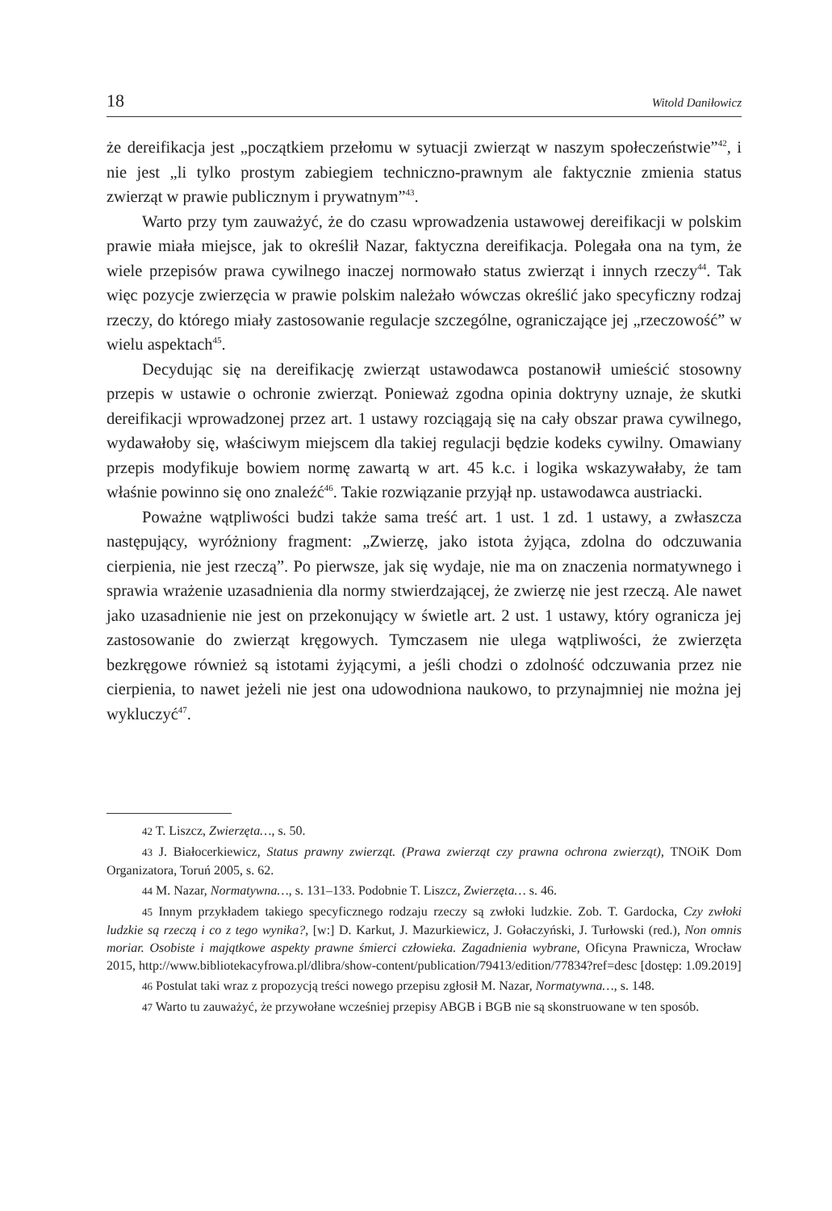18 Witold Daniłowicz
że dereifikacja jest „początkiem przełomu w sytuacji zwierząt w naszym społeczeństwie”<sup>42</sup>, i nie jest „li tylko prostym zabiegiem techniczno-prawnym ale faktycznie zmienia status zwierząt w prawie publicznym i prywatnym”<sup>43</sup>.
Warto przy tym zauważyć, że do czasu wprowadzenia ustawowej dereifikacji w polskim prawie miała miejsce, jak to określił Nazar, faktyczna dereifikacja. Polegała ona na tym, że wiele przepisów prawa cywilnego inaczej normowało status zwierząt i innych rzeczy<sup>44</sup>. Tak więc pozycje zwierzęcia w prawie polskim należało wówczas określić jako specyficzny rodzaj rzeczy, do którego miały zastosowanie regulacje szczególne, ograniczające jej „rzeczowość” w wielu aspektach<sup>45</sup>.
Decydując się na dereifikację zwierząt ustawodawca postanowił umieścić stosowny przepis w ustawie o ochronie zwierząt. Ponieważ zgodna opinia doktryny uznaje, że skutki dereifikacji wprowadzonej przez art. 1 ustawy rozciągają się na cały obszar prawa cywilnego, wydawałoby się, właściwym miejscem dla takiej regulacji będzie kodeks cywilny. Omawiany przepis modyfikuje bowiem normę zawartą w art. 45 k.c. i logika wskazywałaby, że tam właśnie powinno się ono znaleźć<sup>46</sup>. Takie rozwiązanie przyjął np. ustawodawca austriacki.
Poważne wątpliwości budzi także sama treść art. 1 ust. 1 zd. 1 ustawy, a zwłaszcza następujący, wyróżniony fragment: „Zwierzę, jako istota żyjąca, zdolna do odczuwania cierpienia, nie jest rzeczą”. Po pierwsze, jak się wydaje, nie ma on znaczenia normatywnego i sprawia wrażenie uzasadnienia dla normy stwierdzającej, że zwierzę nie jest rzeczą. Ale nawet jako uzasadnienie nie jest on przekonujący w świetle art. 2 ust. 1 ustawy, który ogranicza jej zastosowanie do zwierząt kręgowych. Tymczasem nie ulega wątpliwości, że zwierzęta bezkręgowe również są istotami żyjącymi, a jeśli chodzi o zdolność odczuwania przez nie cierpienia, to nawet jeżeli nie jest ona udowodniona naukowo, to przynajmniej nie można jej wykluczyć<sup>47</sup>.
42 T. Liszcz, Zwierzęta…, s. 50.
43 J. Białocerkiewicz, Status prawny zwierząt. (Prawa zwierząt czy prawna ochrona zwierząt), TNOiK Dom Organizatora, Toruń 2005, s. 62.
44 M. Nazar, Normatywna…, s. 131–133. Podobnie T. Liszcz, Zwierzęta… s. 46.
45 Innym przykładem takiego specyficznego rodzaju rzeczy są zwłoki ludzkie. Zob. T. Gardocka, Czy zwłoki ludzkie są rzeczą i co z tego wynika?, [w:] D. Karkut, J. Mazurkiewicz, J. Gołaczyński, J. Turłowski (red.), Non omnis moriar. Osobiste i majątkowe aspekty prawne śmierci człowieka. Zagadnienia wybrane, Oficyna Prawnicza, Wrocław 2015, http://www.bibliotekacyfrowa.pl/dlibra/show-content/publication/79413/edition/77834?ref=desc [dostęp: 1.09.2019]
46 Postulat taki wraz z propozycją treści nowego przepisu zgłosił M. Nazar, Normatywna…, s. 148.
47 Warto tu zauważyć, że przywołane wcześniej przepisy ABGB i BGB nie są skonstruowane w ten sposób.